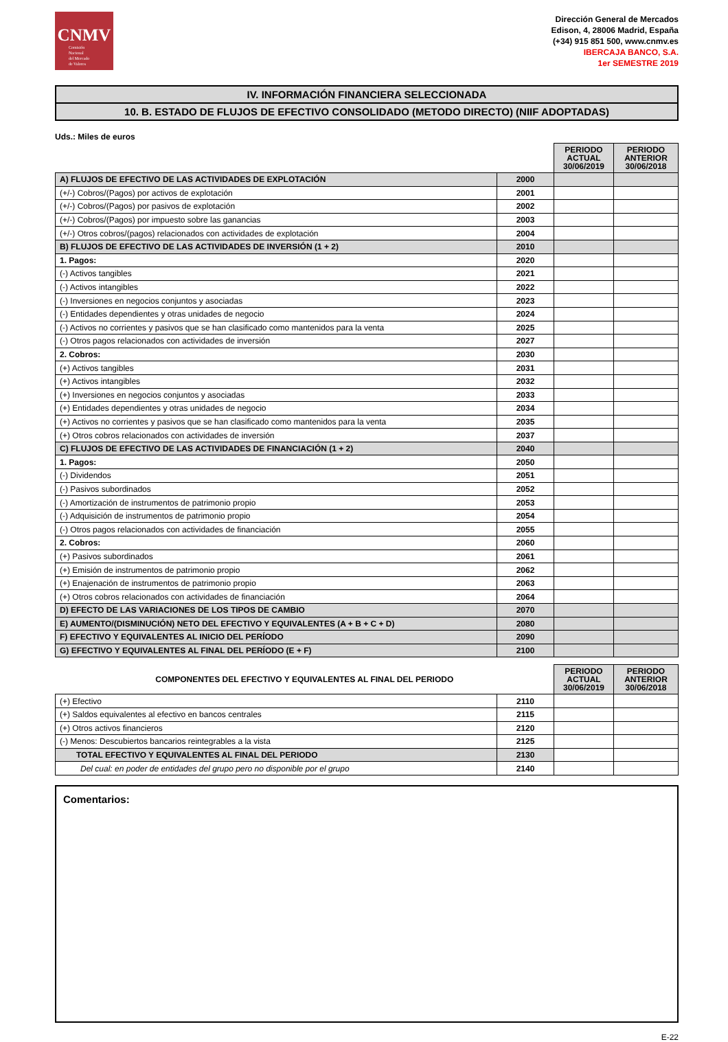CNMV
Comisión
Nacional
del Mercado
de Valores
Dirección General de Mercados
Edison, 4, 28006 Madrid, España
(+34) 915 851 500, www.cnmv.es
IBERCAJA BANCO, S.A.
1er SEMESTRE 2019
IV. INFORMACIÓN FINANCIERA SELECCIONADA
10. B. ESTADO DE FLUJOS DE EFECTIVO CONSOLIDADO (METODO DIRECTO) (NIIF ADOPTADAS)
Uds.: Miles de euros
| | | PERIODO ACTUAL 30/06/2019 | PERIODO ANTERIOR 30/06/2018 |
| A) FLUJOS DE EFECTIVO DE LAS ACTIVIDADES DE EXPLOTACIÓN | 2000 | | |
| (+/-) Cobros/(Pagos) por activos de explotación | 2001 | | |
| (+/-) Cobros/(Pagos) por pasivos de explotación | 2002 | | |
| (+/-) Cobros/(Pagos) por impuesto sobre las ganancias | 2003 | | |
| (+/-) Otros cobros/(pagos) relacionados con actividades de explotación | 2004 | | |
| B) FLUJOS DE EFECTIVO DE LAS ACTIVIDADES DE INVERSIÓN (1 + 2) | 2010 | | |
| 1. Pagos: | 2020 | | |
| (-) Activos tangibles | 2021 | | |
| (-) Activos intangibles | 2022 | | |
| (-) Inversiones en negocios conjuntos y asociadas | 2023 | | |
| (-) Entidades dependientes y otras unidades de negocio | 2024 | | |
| (-) Activos no corrientes y pasivos que se han clasificado como mantenidos para la venta | 2025 | | |
| (-) Otros pagos relacionados con actividades de inversión | 2027 | | |
| 2. Cobros: | 2030 | | |
| (+) Activos tangibles | 2031 | | |
| (+) Activos intangibles | 2032 | | |
| (+) Inversiones en negocios conjuntos y asociadas | 2033 | | |
| (+) Entidades dependientes y otras unidades de negocio | 2034 | | |
| (+) Activos no corrientes y pasivos que se han clasificado como mantenidos para la venta | 2035 | | |
| (+) Otros cobros relacionados con actividades de inversión | 2037 | | |
| C) FLUJOS DE EFECTIVO DE LAS ACTIVIDADES DE FINANCIACIÓN (1 + 2) | 2040 | | |
| 1. Pagos: | 2050 | | |
| (-) Dividendos | 2051 | | |
| (-) Pasivos subordinados | 2052 | | |
| (-) Amortización de instrumentos de patrimonio propio | 2053 | | |
| (-) Adquisición de instrumentos de patrimonio propio | 2054 | | |
| (-) Otros pagos relacionados con actividades de financiación | 2055 | | |
| 2. Cobros: | 2060 | | |
| (+) Pasivos subordinados | 2061 | | |
| (+) Emisión de instrumentos de patrimonio propio | 2062 | | |
| (+) Enajenación de instrumentos de patrimonio propio | 2063 | | |
| (+) Otros cobros relacionados con actividades de financiación | 2064 | | |
| D) EFECTO DE LAS VARIACIONES DE LOS TIPOS DE CAMBIO | 2070 | | |
| E) AUMENTO/(DISMINUCIÓN) NETO DEL EFECTIVO Y EQUIVALENTES (A + B + C + D) | 2080 | | |
| F) EFECTIVO Y EQUIVALENTES AL INICIO DEL PERÍODO | 2090 | | |
| G) EFECTIVO Y EQUIVALENTES AL FINAL DEL PERÍODO (E + F) | 2100 | | |
| COMPONENTES DEL EFECTIVO Y EQUIVALENTES AL FINAL DEL PERIODO | | PERIODO ACTUAL 30/06/2019 | PERIODO ANTERIOR 30/06/2018 |
| (+) Efectivo | 2110 | | |
| (+) Saldos equivalentes al efectivo en bancos centrales | 2115 | | |
| (+) Otros activos financieros | 2120 | | |
| (-) Menos: Descubiertos bancarios reintegrables a la vista | 2125 | | |
| TOTAL EFECTIVO Y EQUIVALENTES AL FINAL DEL PERIODO | 2130 | | |
| Del cual: en poder de entidades del grupo pero no disponible por el grupo | 2140 | | |
Comentarios:
E-22